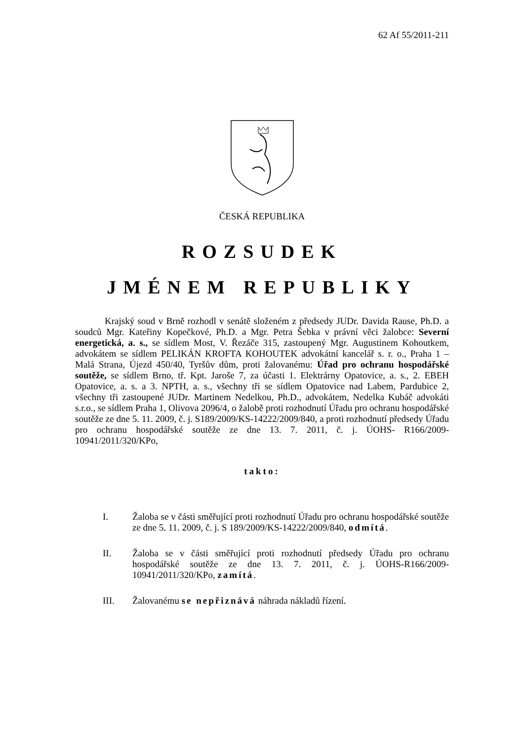62 Af 55/2011-211
ČESKÁ REPUBLIKA
ROZSUDEK
JMÉNEM REPUBLIKY
Krajský soud v Brně rozhodl v senátě složeném z předsedy JUDr. Davida Rause, Ph.D. a soudců Mgr. Kateřiny Kopečkové, Ph.D. a Mgr. Petra Šebka v právní věci žalobce: Severní energetická, a. s., se sídlem Most, V. Řezáče 315, zastoupený Mgr. Augustinem Kohoutkem, advokátem se sídlem PELIKÁN KROFTA KOHOUTEK advokátní kancelář s. r. o., Praha 1 – Malá Strana, Újezd 450/40, Tyršův dům, proti žalovanému: Úřad pro ochranu hospodářské soutěže, se sídlem Brno, tř. Kpt. Jaroše 7, za účasti 1. Elektrárny Opatovice, a. s., 2. EBEH Opatovice, a. s. a 3. NPTH, a. s., všechny tři se sídlem Opatovice nad Labem, Pardubice 2, všechny tři zastoupené JUDr. Martinem Nedelkou, Ph.D., advokátem, Nedelka Kubáč advokáti s.r.o., se sídlem Praha 1, Olivova 2096/4, o žalobě proti rozhodnutí Úřadu pro ochranu hospodářské soutěže ze dne 5. 11. 2009, č. j. S189/2009/KS-14222/2009/840, a proti rozhodnutí předsedy Úřadu pro ochranu hospodářské soutěže ze dne 13. 7. 2011, č. j. ÚOHS- R166/2009-10941/2011/320/KPo,
takto:
I. Žaloba se v části směřující proti rozhodnutí Úřadu pro ochranu hospodářské soutěže ze dne 5. 11. 2009, č. j. S 189/2009/KS-14222/2009/840, odmítá.
II. Žaloba se v části směřující proti rozhodnutí předsedy Úřadu pro ochranu hospodářské soutěže ze dne 13. 7. 2011, č. j. ÚOHS-R166/2009-10941/2011/320/KPo, zamítá.
III. Žalovanému se nepřiznává náhrada nákladů řízení.